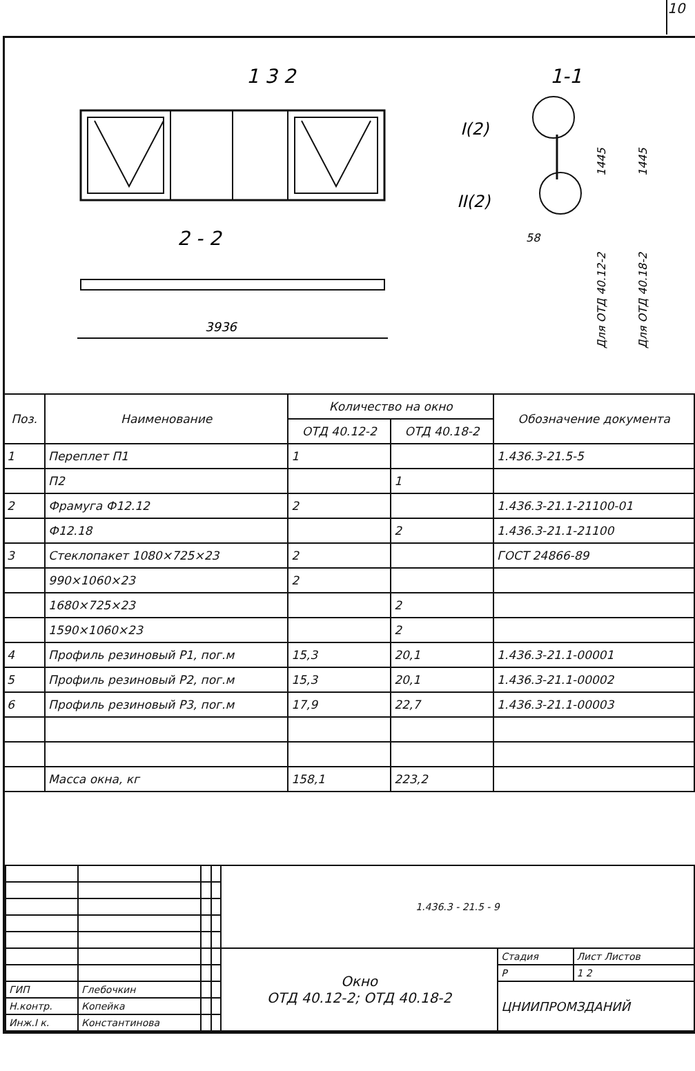10
1 3 2
2 - 2
3936
1-1
I(2)
II(2)
58
1445
1445
Для ОТД 40.12-2
Для ОТД 40.18-2
| Поз. | Наименование | Количество на окно | | Обозначение документа |
| --- | --- | --- | --- | --- |
| | | ОТД 40.12-2 | ОТД 40.18-2 | |
| 1 | Переплет П1 | 1 | | 1.436.3-21.5-5 |
| | П2 | | 1 | |
| 2 | Фрамуга Ф12.12 | 2 | | 1.436.3-21.1-21100-01 |
| | Ф12.18 | | 2 | 1.436.3-21.1-21100 |
| 3 | Стеклопакет 1080×725×23 | 2 | | ГОСТ 24866-89 |
| | 990×1060×23 | 2 | | |
| | 1680×725×23 | | 2 | |
| | 1590×1060×23 | | 2 | |
| 4 | Профиль резиновый Р1, пог.м | 15,3 | 20,1 | 1.436.3-21.1-00001 |
| 5 | Профиль резиновый Р2, пог.м | 15,3 | 20,1 | 1.436.3-21.1-00002 |
| 6 | Профиль резиновый Р3, пог.м | 17,9 | 22,7 | 1.436.3-21.1-00003 |
| | Масса окна, кг | 158,1 | 223,2 | |
| | | | | 1.436.3 - 21.5 - 9 | | |
| | | | | Окно ОТД 40.12-2; ОТД 40.18-2 | Стадия | Лист Листов |
| | | | | | Р | 1 2 |
| ГИП | Глебочкин | | | | ЦНИИПРОМЗДАНИЙ | |
| Н.контр. | Копейка | | | | | |
| Инж.I к. | Константинова | | | | | |